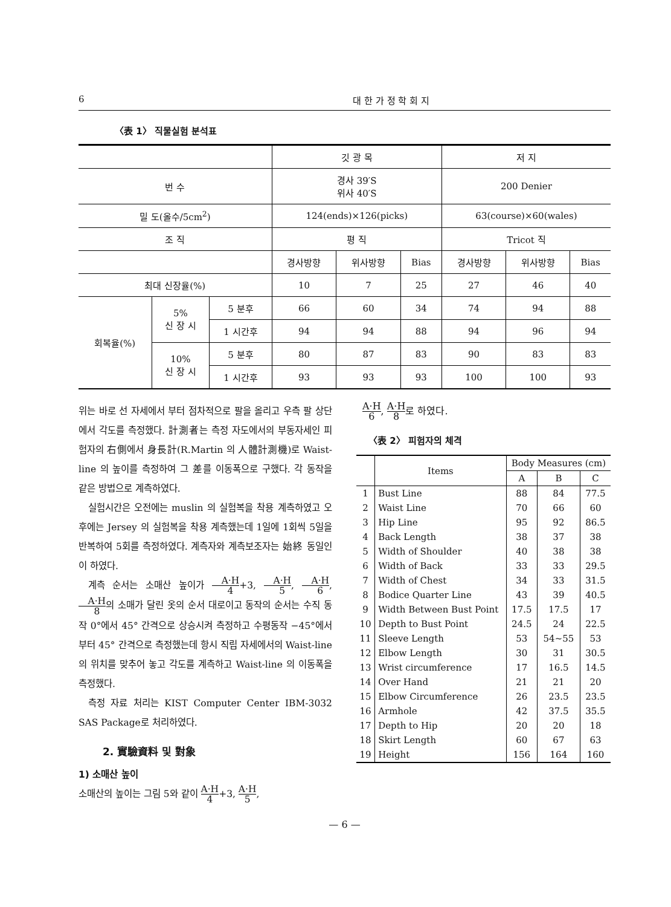6 대 한 가 정 학 회 지
〈表 1〉 직물실험 분석표
| | | | 깃 광 목 | | | 저 지 | | |
| 번 수 | | | 경사 39′S 위사 40′S | | | 200 Denier | | |
| 밀 도(올수/5cm<sup>2</sup>) | | | 124(ends)×126(picks) | | | 63(course)×60(wales) | | |
| 조 직 | | | 평 직 | | | Tricot 직 | | |
| | | | 경사방향 | 위사방향 | Bias | 경사방향 | 위사방향 | Bias |
| 최대 신장율(%) | | | 10 | 7 | 25 | 27 | 46 | 40 |
| 회복율(%) | 5% 신 장 시 | 5 분후 | 66 | 60 | 34 | 74 | 94 | 88 |
| | | 1 시간후 | 94 | 94 | 88 | 94 | 96 | 94 |
| | 10% 신 장 시 | 5 분후 | 80 | 87 | 83 | 90 | 83 | 83 |
| | | 1 시간후 | 93 | 93 | 93 | 100 | 100 | 93 |
위는 바로 선 자세에서 부터 점차적으로 팔을 올리고 우측 팔 상단에서 각도를 측정했다. 計測者는 측정 자도에서의 부동자세인 피험자의 右側에서 身長計(R.Martin 의 人體計測機)로 Waist-line 의 높이를 측정하여 그 差를 이동폭으로 구했다. 각 동작을 같은 방법으로 계측하였다.
실험시간은 오전에는 muslin 의 실험복을 착용 계측하였고 오후에는 Jersey 의 실험복을 착용 계측했는데 1일에 1회씩 5일을 반복하여 5회를 측정하였다. 계측자와 계측보조자는 始終 동일인이 하였다.
계측 순서는 소매산 높이가 A·H 4+3, A·H 5, A·H 6, A·H 8의 소매가 달린 옷의 순서 대로이고 동작의 순서는 수직 동작 0°에서 45° 간격으로 상승시켜 측정하고 수평동작 −45°에서 부터 45° 간격으로 측정했는데 항시 직립 자세에서의 Waist-line 의 위치를 맞추어 놓고 각도를 계측하고 Waist-line 의 이동폭을 측정했다.
측정 자료 처리는 KIST Computer Center IBM-3032 SAS Package로 처리하였다.
2. 實驗資料 및 對象
1) 소매산 높이
소매산의 높이는 그림 5와 같이 A·H 4+3, A·H 5,
A·H 6, A·H 8로 하였다.
〈表 2〉 피험자의 체격
| | Items | Body Measures (cm) | | |
| --- | --- | --- | --- | --- |
| | | A | B | C |
| 1 | Bust Line | 88 | 84 | 77.5 |
| 2 | Waist Line | 70 | 66 | 60 |
| 3 | Hip Line | 95 | 92 | 86.5 |
| 4 | Back Length | 38 | 37 | 38 |
| 5 | Width of Shoulder | 40 | 38 | 38 |
| 6 | Width of Back | 33 | 33 | 29.5 |
| 7 | Width of Chest | 34 | 33 | 31.5 |
| 8 | Bodice Quarter Line | 43 | 39 | 40.5 |
| 9 | Width Between Bust Point | 17.5 | 17.5 | 17 |
| 10 | Depth to Bust Point | 24.5 | 24 | 22.5 |
| 11 | Sleeve Length | 53 | 54~55 | 53 |
| 12 | Elbow Length | 30 | 31 | 30.5 |
| 13 | Wrist circumference | 17 | 16.5 | 14.5 |
| 14 | Over Hand | 21 | 21 | 20 |
| 15 | Elbow Circumference | 26 | 23.5 | 23.5 |
| 16 | Armhole | 42 | 37.5 | 35.5 |
| 17 | Depth to Hip | 20 | 20 | 18 |
| 18 | Skirt Length | 60 | 67 | 63 |
| 19 | Height | 156 | 164 | 160 |
— 6 —